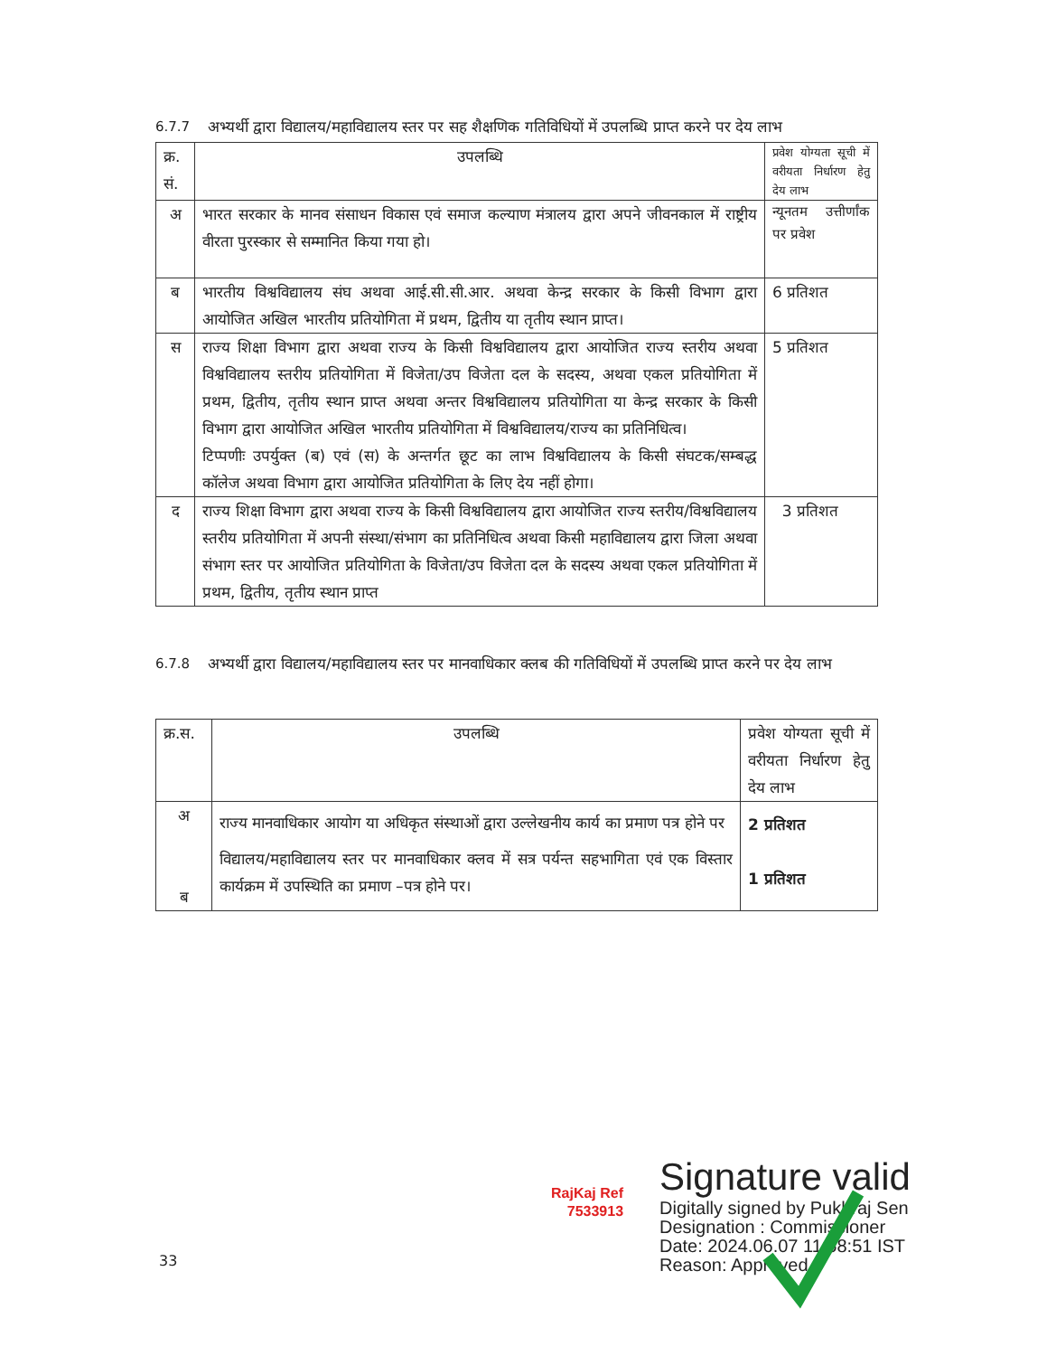6.7.7 अभ्यर्थी द्वारा विद्यालय/महाविद्यालय स्तर पर सह शैक्षणिक गतिविधियों में उपलब्धि प्राप्त करने पर देय लाभ
| क्र. सं. | उपलब्धि | प्रवेश योग्यता सूची में वरीयता निर्धारण हेतु देय लाभ |
| अ | भारत सरकार के मानव संसाधन विकास एवं समाज कल्याण मंत्रालय द्वारा अपने जीवनकाल में राष्ट्रीय वीरता पुरस्कार से सम्मानित किया गया हो। | न्यूनतम उत्तीर्णांक पर प्रवेश |
| ब | भारतीय विश्वविद्यालय संघ अथवा आई.सी.सी.आर. अथवा केन्द्र सरकार के किसी विभाग द्वारा आयोजित अखिल भारतीय प्रतियोगिता में प्रथम, द्वितीय या तृतीय स्थान प्राप्त। | 6 प्रतिशत |
| स | राज्य शिक्षा विभाग द्वारा अथवा राज्य के किसी विश्वविद्यालय द्वारा आयोजित राज्य स्तरीय अथवा विश्वविद्यालय स्तरीय प्रतियोगिता में विजेता/उप विजेता दल के सदस्य, अथवा एकल प्रतियोगिता में प्रथम, द्वितीय, तृतीय स्थान प्राप्त अथवा अन्तर विश्वविद्यालय प्रतियोगिता या केन्द्र सरकार के किसी विभाग द्वारा आयोजित अखिल भारतीय प्रतियोगिता में विश्वविद्यालय/राज्य का प्रतिनिधित्व। टिप्पणीः उपर्युक्त (ब) एवं (स) के अन्तर्गत छूट का लाभ विश्वविद्यालय के किसी संघटक/सम्बद्ध कॉलेज अथवा विभाग द्वारा आयोजित प्रतियोगिता के लिए देय नहीं होगा। | 5 प्रतिशत |
| द | राज्य शिक्षा विभाग द्वारा अथवा राज्य के किसी विश्वविद्यालय द्वारा आयोजित राज्य स्तरीय/विश्वविद्यालय स्तरीय प्रतियोगिता में अपनी संस्था/संभाग का प्रतिनिधित्व अथवा किसी महाविद्यालय द्वारा जिला अथवा संभाग स्तर पर आयोजित प्रतियोगिता के विजेता/उप विजेता दल के सदस्य अथवा एकल प्रतियोगिता में प्रथम, द्वितीय, तृतीय स्थान प्राप्त | 3 प्रतिशत |
6.7.8 अभ्यर्थी द्वारा विद्यालय/महाविद्यालय स्तर पर मानवाधिकार क्लब की गतिविधियों में उपलब्धि प्राप्त करने पर देय लाभ
| क्र.स. | उपलब्धि | प्रवेश योग्यता सूची में वरीयता निर्धारण हेतु देय लाभ |
| अ ब | राज्य मानवाधिकार आयोग या अधिकृत संस्थाओं द्वारा उल्लेखनीय कार्य का प्रमाण पत्र होने पर विद्यालय/महाविद्यालय स्तर पर मानवाधिकार क्लव में सत्र पर्यन्त सहभागिता एवं एक विस्तार कार्यक्रम में उपस्थिति का प्रमाण –पत्र होने पर। | 2 प्रतिशत 1 प्रतिशत |
RajKaj Ref
7533913
Signature valid
Digitally signed by Pukhraj Sen
Designation : Commissioner
Date: 2024.06.07 11:58:51 IST
Reason: Approved
33